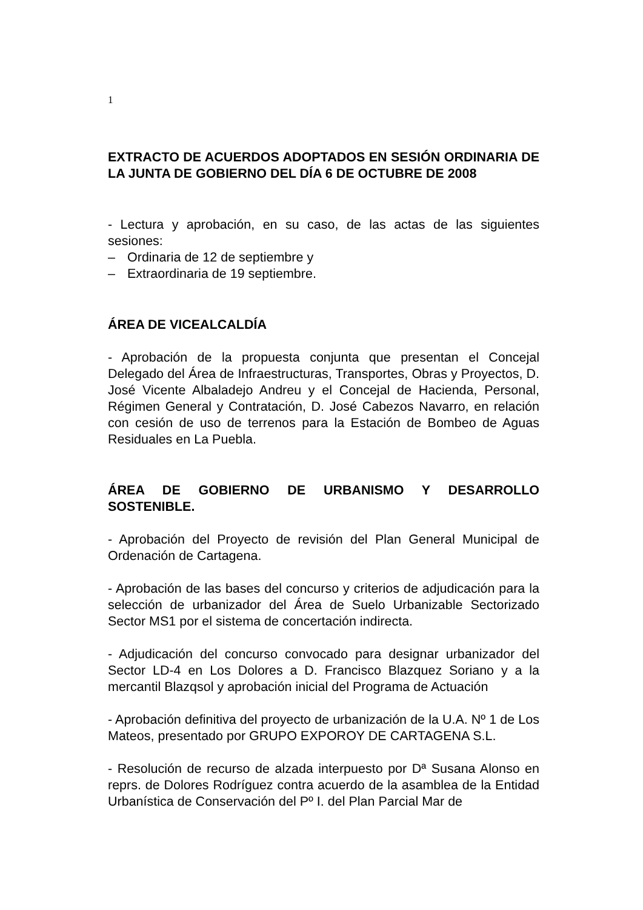1
EXTRACTO DE ACUERDOS ADOPTADOS EN SESIÓN ORDINARIA DE LA JUNTA DE GOBIERNO DEL DÍA 6 DE OCTUBRE DE 2008
- Lectura y aprobación, en su caso, de las actas de las siguientes sesiones:
– Ordinaria de 12 de septiembre y
– Extraordinaria de 19 septiembre.
ÁREA DE VICEALCALDÍA
- Aprobación de la propuesta conjunta que presentan el Concejal Delegado del Área de Infraestructuras, Transportes, Obras y Proyectos, D. José Vicente Albaladejo Andreu y el Concejal de Hacienda, Personal, Régimen General y Contratación, D. José Cabezos Navarro, en relación con cesión de uso de terrenos para la Estación de Bombeo de Aguas Residuales en La Puebla.
ÁREA DE GOBIERNO DE URBANISMO Y DESARROLLO SOSTENIBLE.
- Aprobación del Proyecto de revisión del Plan General Municipal de Ordenación de Cartagena.
- Aprobación de las bases del concurso y criterios de adjudicación para la selección de urbanizador del Área de Suelo Urbanizable Sectorizado Sector MS1 por el sistema de concertación indirecta.
- Adjudicación del concurso convocado para designar urbanizador del Sector LD-4 en Los Dolores a D. Francisco Blazquez Soriano y a la mercantil Blazqsol y aprobación inicial del Programa de Actuación
- Aprobación definitiva del proyecto de urbanización de la U.A. Nº 1 de Los Mateos, presentado por GRUPO EXPOROY DE CARTAGENA S.L.
- Resolución de recurso de alzada interpuesto por Dª Susana Alonso en reprs. de Dolores Rodríguez contra acuerdo de la asamblea de la Entidad Urbanística de Conservación del Pº I. del Plan Parcial Mar de